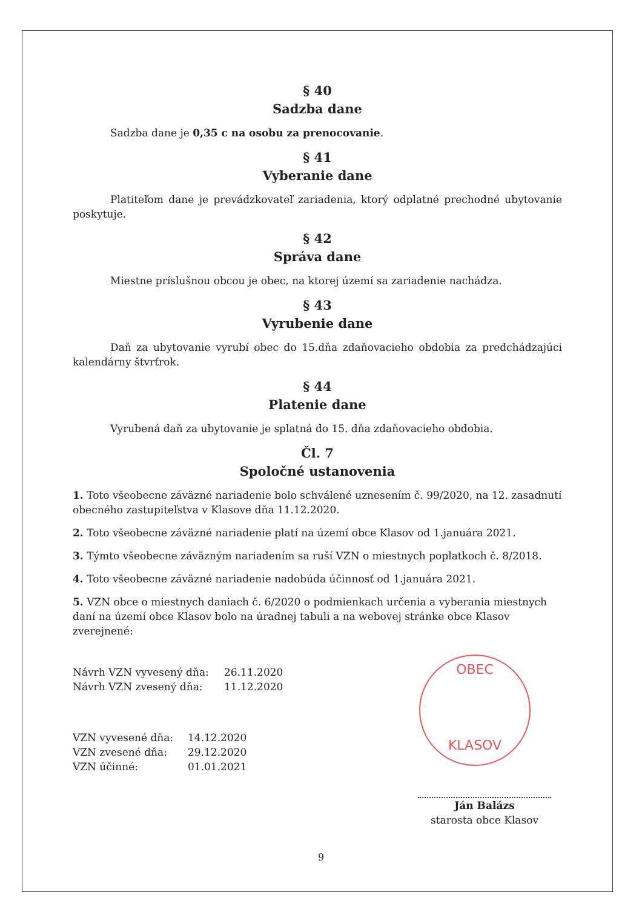OBEC
KLASOV
§ 40
Sadzba dane
Sadzba dane je 0,35 c na osobu za prenocovanie.
§ 41
Vyberanie dane
Platiteľom dane je prevádzkovateľ zariadenia, ktorý odplatné prechodné ubytovanie poskytuje.
§ 42
Správa dane
Miestne príslušnou obcou je obec, na ktorej území sa zariadenie nachádza.
§ 43
Vyrubenie dane
Daň za ubytovanie vyrubí obec do 15.dňa zdaňovacieho obdobia za predchádzajúci kalendárny štvrťrok.
§ 44
Platenie dane
Vyrubená daň za ubytovanie je splatná do 15. dňa zdaňovacieho obdobia.
Čl. 7
Spoločné ustanovenia
1. Toto všeobecne záväzné nariadenie bolo schválené uznesením č. 99/2020, na 12. zasadnutí obecného zastupiteľstva v Klasove dňa 11.12.2020.
2. Toto všeobecne záväzné nariadenie platí na území obce Klasov od 1.januára 2021.
3. Týmto všeobecne záväzným nariadením sa ruší VZN o miestnych poplatkoch č. 8/2018.
4. Toto všeobecne záväzné nariadenie nadobúda účinnosť od 1.januára 2021.
5. VZN obce o miestnych daniach č. 6/2020 o podmienkach určenia a vyberania miestnych daní na území obce Klasov bolo na úradnej tabuli a na webovej stránke obce Klasov zverejnené:
Návrh VZN vyvesený dňa: 26.11.2020 Návrh VZN zvesený dňa: 11.12.2020
VZN vyvesené dňa: 14.12.2020 VZN zvesené dňa: 29.12.2020 VZN účinné: 01.01.2021
Ján Balázs
starosta obce Klasov
9